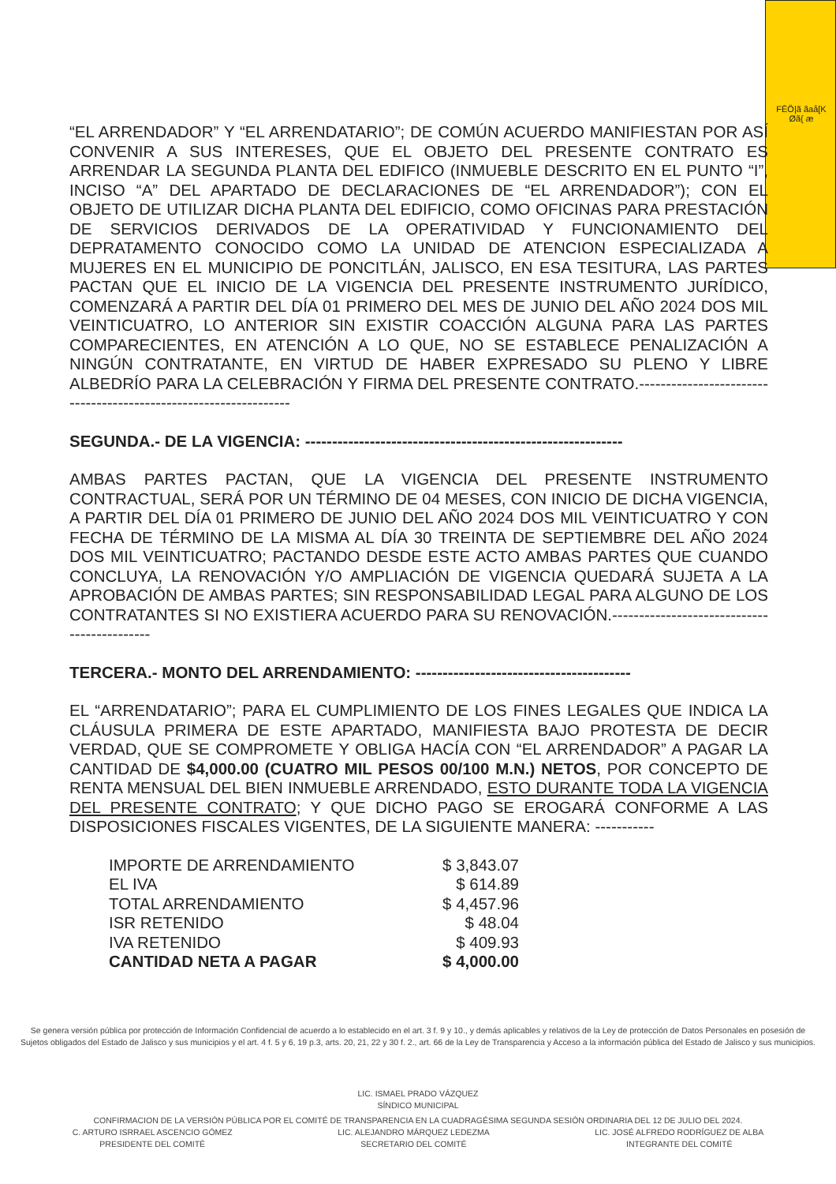FĒÖ|ã ãaå[K Øã{ æ
“EL ARRENDADOR” Y “EL ARRENDATARIO”; DE COMÚN ACUERDO MANIFIESTAN POR ASÍ CONVENIR A SUS INTERESES, QUE EL OBJETO DEL PRESENTE CONTRATO ES ARRENDAR LA SEGUNDA PLANTA DEL EDIFICO (INMUEBLE DESCRITO EN EL PUNTO “I”, INCISO “A” DEL APARTADO DE DECLARACIONES DE “EL ARRENDADOR”); CON EL OBJETO DE UTILIZAR DICHA PLANTA DEL EDIFICIO, COMO OFICINAS PARA PRESTACIÓN DE SERVICIOS DERIVADOS DE LA OPERATIVIDAD Y FUNCIONAMIENTO DEL DEPRATAMENTO CONOCIDO COMO LA UNIDAD DE ATENCION ESPECIALIZADA A MUJERES EN EL MUNICIPIO DE PONCITLÁN, JALISCO, EN ESA TESITURA, LAS PARTES PACTAN QUE EL INICIO DE LA VIGENCIA DEL PRESENTE INSTRUMENTO JURÍDICO, COMENZARÁ A PARTIR DEL DÍA 01 PRIMERO DEL MES DE JUNIO DEL AÑO 2024 DOS MIL VEINTICUATRO, LO ANTERIOR SIN EXISTIR COACCIÓN ALGUNA PARA LAS PARTES COMPARECIENTES, EN ATENCIÓN A LO QUE, NO SE ESTABLECE PENALIZACIÓN A NINGÚN CONTRATANTE, EN VIRTUD DE HABER EXPRESADO SU PLENO Y LIBRE ALBEDRÍO PARA LA CELEBRACIÓN Y FIRMA DEL PRESENTE CONTRATO.-----------------------------------------------------------------
SEGUNDA.- DE LA VIGENCIA: -----------------------------------------------------------
AMBAS PARTES PACTAN, QUE LA VIGENCIA DEL PRESENTE INSTRUMENTO CONTRACTUAL, SERÁ POR UN TÉRMINO DE 04 MESES, CON INICIO DE DICHA VIGENCIA, A PARTIR DEL DÍA 01 PRIMERO DE JUNIO DEL AÑO 2024 DOS MIL VEINTICUATRO Y CON FECHA DE TÉRMINO DE LA MISMA AL DÍA 30 TREINTA DE SEPTIEMBRE DEL AÑO 2024 DOS MIL VEINTICUATRO; PACTANDO DESDE ESTE ACTO AMBAS PARTES QUE CUANDO CONCLUYA, LA RENOVACIÓN Y/O AMPLIACIÓN DE VIGENCIA QUEDARÁ SUJETA A LA APROBACIÓN DE AMBAS PARTES; SIN RESPONSABILIDAD LEGAL PARA ALGUNO DE LOS CONTRATANTES SI NO EXISTIERA ACUERDO PARA SU RENOVACIÓN.--------------------------------------------
TERCERA.- MONTO DEL ARRENDAMIENTO: ----------------------------------------
EL “ARRENDATARIO”; PARA EL CUMPLIMIENTO DE LOS FINES LEGALES QUE INDICA LA CLÁUSULA PRIMERA DE ESTE APARTADO, MANIFIESTA BAJO PROTESTA DE DECIR VERDAD, QUE SE COMPROMETE Y OBLIGA HACÍA CON “EL ARRENDADOR” A PAGAR LA CANTIDAD DE $4,000.00 (CUATRO MIL PESOS 00/100 M.N.) NETOS, POR CONCEPTO DE RENTA MENSUAL DEL BIEN INMUEBLE ARRENDADO, ESTO DURANTE TODA LA VIGENCIA DEL PRESENTE CONTRATO; Y QUE DICHO PAGO SE EROGARÁ CONFORME A LAS DISPOSICIONES FISCALES VIGENTES, DE LA SIGUIENTE MANERA: -----------
IMPORTE DE ARRENDAMIENTO $ 3,843.07
EL IVA $ 614.89
TOTAL ARRENDAMIENTO $ 4,457.96
ISR RETENIDO $ 48.04
IVA RETENIDO $ 409.93
CANTIDAD NETA A PAGAR $ 4,000.00
Se genera versión pública por protección de Información Confidencial de acuerdo a lo establecido en el art. 3 f. 9 y 10., y demás aplicables y relativos de la Ley de protección de Datos Personales en posesión de Sujetos obligados del Estado de Jalisco y sus municipios y el art. 4 f. 5 y 6, 19 p.3, arts. 20, 21, 22 y 30 f. 2., art. 66 de la Ley de Transparencia y Acceso a la información pública del Estado de Jalisco y sus municipios.
LIC. ISMAEL PRADO VÁZQUEZ
SÍNDICO MUNICIPAL
CONFIRMACION DE LA VERSIÓN PÚBLICA POR EL COMITÉ DE TRANSPARENCIA EN LA CUADRAGÉSIMA SEGUNDA SESIÓN ORDINARIA DEL 12 DE JULIO DEL 2024.
C. ARTURO ISRRAEL ASCENCIO GÓMEZ
PRESIDENTE DEL COMITÉ
LIC. ALEJANDRO MÁRQUEZ LEDEZMA
SECRETARIO DEL COMITÉ
LIC. JOSÉ ALFREDO RODRÍGUEZ DE ALBA
INTEGRANTE DEL COMITÉ